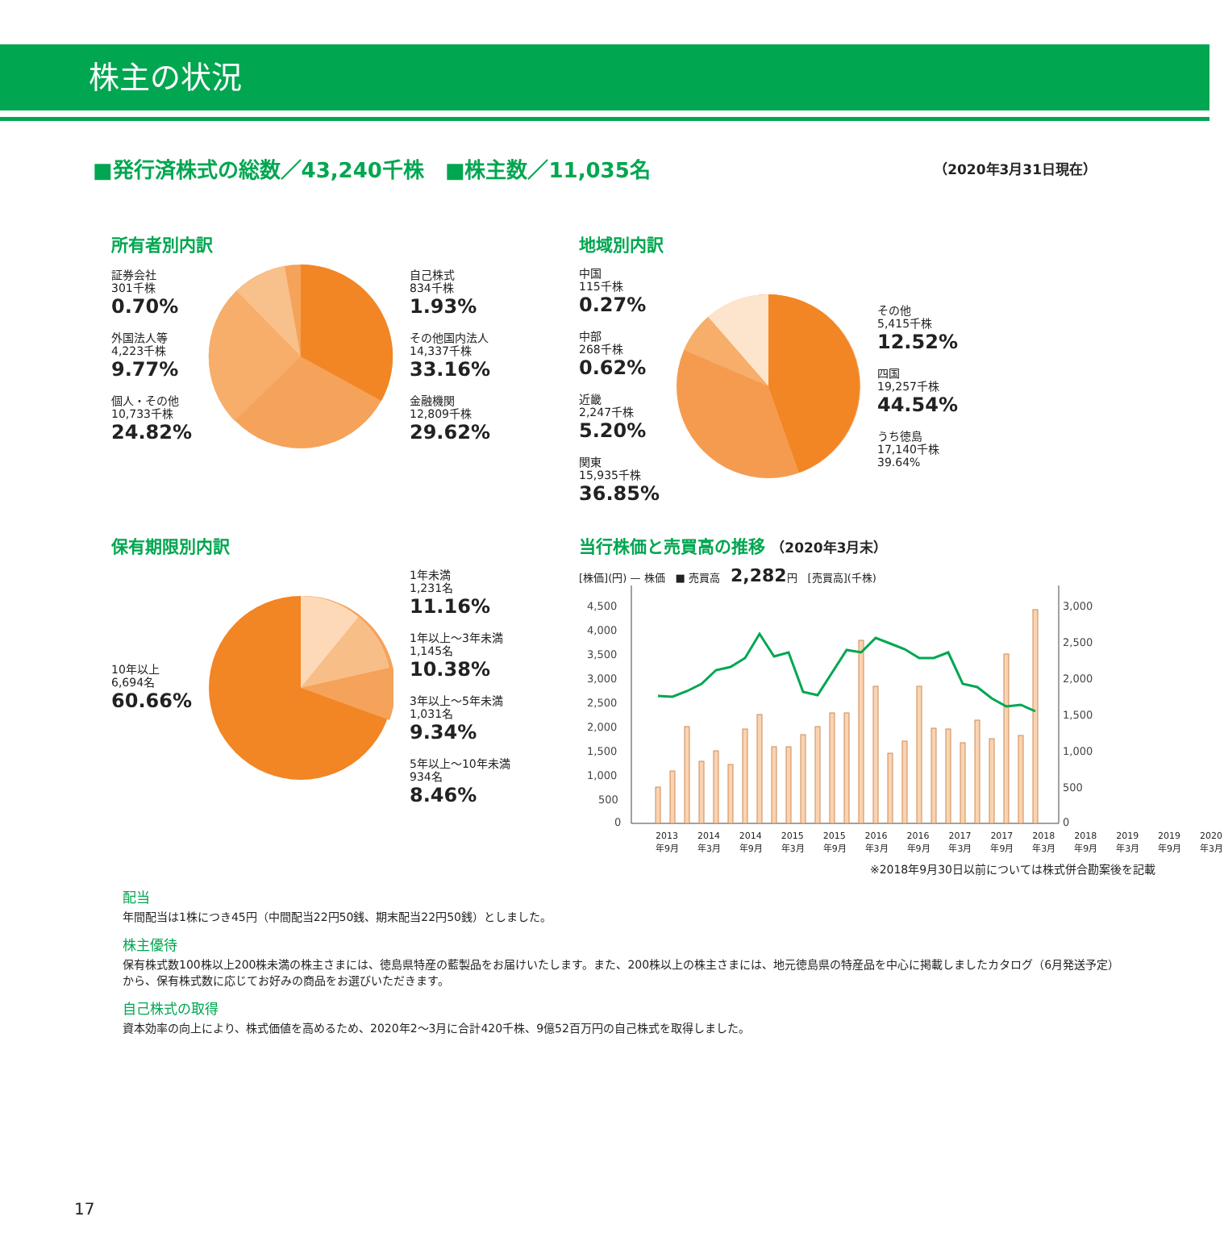株主の状況
■発行済株式の総数／43,240千株　■株主数／11,035名 （2020年3月31日現在）
所有者別内訳
証券会社
301千株
0.70%
外国法人等
4,223千株
9.77%
個人・その他
10,733千株
24.82%
自己株式
834千株
1.93%
その他国内法人
14,337千株
33.16%
金融機関
12,809千株
29.62%
地域別内訳
中国
115千株
0.27%
中部
268千株
0.62%
近畿
2,247千株
5.20%
関東
15,935千株
36.85%
その他
5,415千株
12.52%
四国
19,257千株
44.54%
うち徳島
17,140千株
39.64%
保有期限別内訳
10年以上
6,694名
60.66%
1年未満
1,231名
11.16%
1年以上～3年未満
1,145名
10.38%
3年以上～5年未満
1,031名
9.34%
5年以上～10年未満
934名
8.46%
当行株価と売買高の推移 （2020年3月末）
[株価](円) — 株価　■ 売買高　2,282円　[売買高](千株)
4,500
4,000
3,500
3,000
2,500
2,000
1,500
1,000
500
0
3,000
2,500
2,000
1,500
1,000
500
0
2013年9月 2014年3月 2014年9月 2015年3月 2015年9月 2016年3月 2016年9月 2017年3月 2017年9月 2018年3月 2018年9月 2019年3月 2019年9月 2020年3月
※2018年9月30日以前については株式併合勘案後を記載
配当
年間配当は1株につき45円（中間配当22円50銭、期末配当22円50銭）としました。
株主優待
保有株式数100株以上200株未満の株主さまには、徳島県特産の藍製品をお届けいたします。また、200株以上の株主さまには、地元徳島県の特産品を中心に掲載しましたカタログ（6月発送予定）から、保有株式数に応じてお好みの商品をお選びいただきます。
自己株式の取得
資本効率の向上により、株式価値を高めるため、2020年2～3月に合計420千株、9億52百万円の自己株式を取得しました。
17